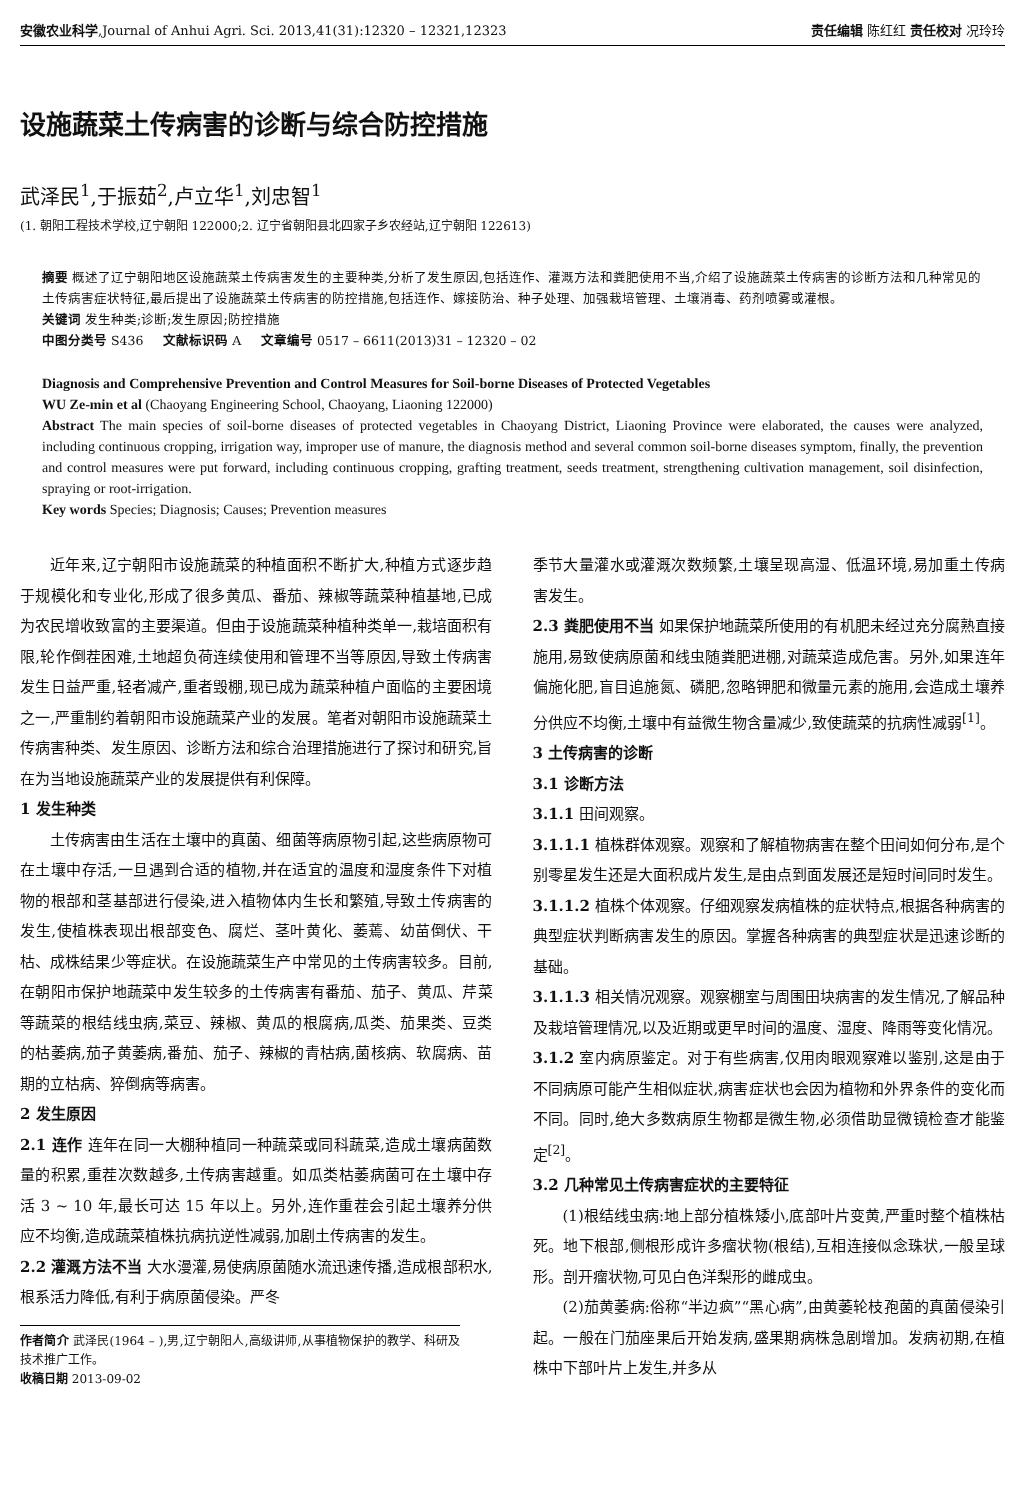安徽农业科学,Journal of Anhui Agri. Sci. 2013,41(31):12320 – 12321,12323 责任编辑 陈红红 责任校对 况玲玲
设施蔬菜土传病害的诊断与综合防控措施
武泽民<sup>1</sup>,于振茹<sup>2</sup>,卢立华<sup>1</sup>,刘忠智<sup>1</sup>
(1. 朝阳工程技术学校,辽宁朝阳 122000;2. 辽宁省朝阳县北四家子乡农经站,辽宁朝阳 122613)
摘要 概述了辽宁朝阳地区设施蔬菜土传病害发生的主要种类,分析了发生原因,包括连作、灌溉方法和粪肥使用不当,介绍了设施蔬菜土传病害的诊断方法和几种常见的土传病害症状特征,最后提出了设施蔬菜土传病害的防控措施,包括连作、嫁接防治、种子处理、加强栽培管理、土壤消毒、药剂喷雾或灌根。
关键词 发生种类;诊断;发生原因;防控措施
中图分类号 S436 文献标识码 A 文章编号 0517 – 6611(2013)31 – 12320 – 02
Diagnosis and Comprehensive Prevention and Control Measures for Soil-borne Diseases of Protected Vegetables
WU Ze-min et al (Chaoyang Engineering School, Chaoyang, Liaoning 122000)
Abstract The main species of soil-borne diseases of protected vegetables in Chaoyang District, Liaoning Province were elaborated, the causes were analyzed, including continuous cropping, irrigation way, improper use of manure, the diagnosis method and several common soil-borne diseases symptom, finally, the prevention and control measures were put forward, including continuous cropping, grafting treatment, seeds treatment, strengthening cultivation management, soil disinfection, spraying or root-irrigation.
Key words Species; Diagnosis; Causes; Prevention measures
近年来,辽宁朝阳市设施蔬菜的种植面积不断扩大,种植方式逐步趋于规模化和专业化,形成了很多黄瓜、番茄、辣椒等蔬菜种植基地,已成为农民增收致富的主要渠道。但由于设施蔬菜种植种类单一,栽培面积有限,轮作倒茬困难,土地超负荷连续使用和管理不当等原因,导致土传病害发生日益严重,轻者减产,重者毁棚,现已成为蔬菜种植户面临的主要困境之一,严重制约着朝阳市设施蔬菜产业的发展。笔者对朝阳市设施蔬菜土传病害种类、发生原因、诊断方法和综合治理措施进行了探讨和研究,旨在为当地设施蔬菜产业的发展提供有利保障。
1 发生种类
土传病害由生活在土壤中的真菌、细菌等病原物引起,这些病原物可在土壤中存活,一旦遇到合适的植物,并在适宜的温度和湿度条件下对植物的根部和茎基部进行侵染,进入植物体内生长和繁殖,导致土传病害的发生,使植株表现出根部变色、腐烂、茎叶黄化、萎蔫、幼苗倒伏、干枯、成株结果少等症状。在设施蔬菜生产中常见的土传病害较多。目前,在朝阳市保护地蔬菜中发生较多的土传病害有番茄、茄子、黄瓜、芹菜等蔬菜的根结线虫病,菜豆、辣椒、黄瓜的根腐病,瓜类、茄果类、豆类的枯萎病,茄子黄萎病,番茄、茄子、辣椒的青枯病,菌核病、软腐病、苗期的立枯病、猝倒病等病害。
2 发生原因
2.1 连作 连年在同一大棚种植同一种蔬菜或同科蔬菜,造成土壤病菌数量的积累,重茬次数越多,土传病害越重。如瓜类枯萎病菌可在土壤中存活 3 ~ 10 年,最长可达 15 年以上。另外,连作重茬会引起土壤养分供应不均衡,造成蔬菜植株抗病抗逆性减弱,加剧土传病害的发生。
2.2 灌溉方法不当 大水漫灌,易使病原菌随水流迅速传播,造成根部积水,根系活力降低,有利于病原菌侵染。严冬
作者简介 武泽民(1964 – ),男,辽宁朝阳人,高级讲师,从事植物保护的教学、科研及技术推广工作。
收稿日期 2013-09-02
季节大量灌水或灌溉次数频繁,土壤呈现高湿、低温环境,易加重土传病害发生。
2.3 粪肥使用不当 如果保护地蔬菜所使用的有机肥未经过充分腐熟直接施用,易致使病原菌和线虫随粪肥进棚,对蔬菜造成危害。另外,如果连年偏施化肥,盲目追施氮、磷肥,忽略钾肥和微量元素的施用,会造成土壤养分供应不均衡,土壤中有益微生物含量减少,致使蔬菜的抗病性减弱<sup>[1]</sup>。
3 土传病害的诊断
3.1 诊断方法
3.1.1 田间观察。
3.1.1.1 植株群体观察。观察和了解植物病害在整个田间如何分布,是个别零星发生还是大面积成片发生,是由点到面发展还是短时间同时发生。
3.1.1.2 植株个体观察。仔细观察发病植株的症状特点,根据各种病害的典型症状判断病害发生的原因。掌握各种病害的典型症状是迅速诊断的基础。
3.1.1.3 相关情况观察。观察棚室与周围田块病害的发生情况,了解品种及栽培管理情况,以及近期或更早时间的温度、湿度、降雨等变化情况。
3.1.2 室内病原鉴定。对于有些病害,仅用肉眼观察难以鉴别,这是由于不同病原可能产生相似症状,病害症状也会因为植物和外界条件的变化而不同。同时,绝大多数病原生物都是微生物,必须借助显微镜检查才能鉴定<sup>[2]</sup>。
3.2 几种常见土传病害症状的主要特征
(1)根结线虫病:地上部分植株矮小,底部叶片变黄,严重时整个植株枯死。地下根部,侧根形成许多瘤状物(根结),互相连接似念珠状,一般呈球形。剖开瘤状物,可见白色洋梨形的雌成虫。
(2)茄黄萎病:俗称“半边疯”“黑心病”,由黄萎轮枝孢菌的真菌侵染引起。一般在门茄座果后开始发病,盛果期病株急剧增加。发病初期,在植株中下部叶片上发生,并多从